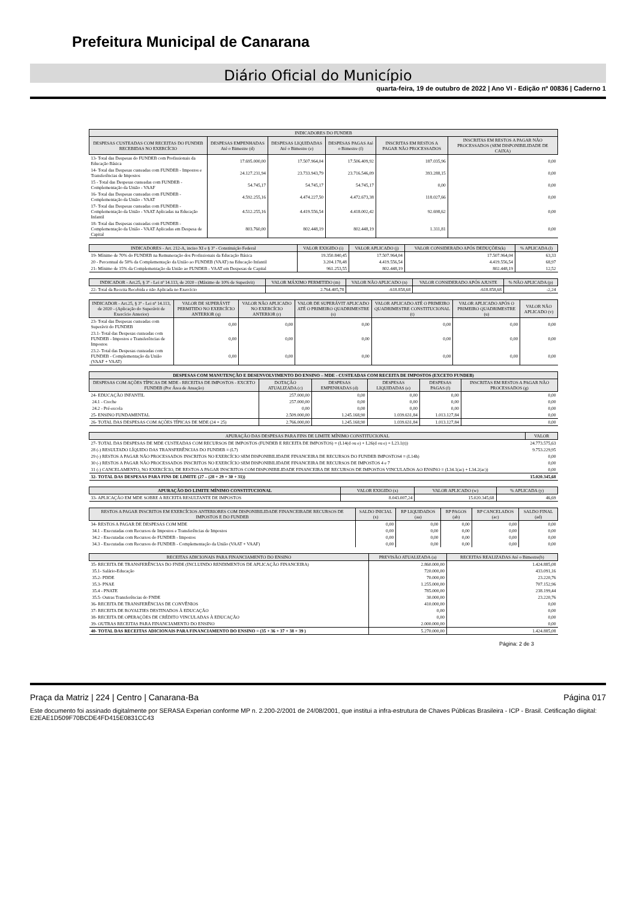Prefeitura Municipal de Canarana
Diário Oficial do Município
quarta-feira, 19 de outubro de 2022 | Ano VI - Edição nº 00836 | Caderno 1
| INDICADORES DO FUNDEB | | | | | |
| --- | --- | --- | --- | --- | --- |
| DESPESAS CUSTEADAS COM RECEITAS DO FUNDEB RECEBIDAS NO EXERCÍCIO | DESPESAS EMPENHADAS Até o Bimestre (d) | DESPESAS LIQUIDADAS Até o Bimestre (e) | DESPESAS PAGAS Até o Bimestre (f) | INSCRITAS EM RESTOS A PAGAR NÃO PROCESSADOS | INSCRITAS EM RESTOS A PAGAR NÃO PROCESSADOS (SEM DISPONIBILIDADE DE CAIXA) |
| 13- Total das Despesas do FUNDEB com Profissionais da Educação Básica | 17.695.000,00 | 17.507.964,04 | 17.506.409,92 | 187.035,96 | 0,00 |
| 14- Total das Despesas custeadas com FUNDEB - Impostos e Transferências de Impostos | 24.127.231,94 | 23.733.943,79 | 23.716.546,09 | 393.288,15 | 0,00 |
| 15 - Total das Despesas custeadas com FUNDEB - Complementação da União - VAAF | 54.745,17 | 54.745,17 | 54.745,17 | 0,00 | 0,00 |
| 16- Total das Despesas custeadas com FUNDEB - Complementação da União - VAAT | 4.592.255,16 | 4.474.227,50 | 4.472.673,38 | 118.027,66 | 0,00 |
| 17- Total das Despesas custeadas com FUNDEB - Complementação da União - VAAT Aplicadas na Educação Infantil | 4.512.255,16 | 4.419.556,54 | 4.418.002,42 | 92.698,62 | 0,00 |
| 18- Total das Despesas custeadas com FUNDEB - Complementação da União - VAAT Aplicadas em Despesa de Capital | 803.760,00 | 802.448,19 | 802.448,19 | 1.311,81 | 0,00 |
| INDICADORES - Art. 212-A, inciso XI e § 3º - Constituição Federal | VALOR EXIGIDO (i) | VALOR APLICADO (j) | VALOR CONSIDERADO APÓS DEDUÇÕES(k) | % APLICADA (l) |
| --- | --- | --- | --- | --- |
| 19- Mínimo de 70% do FUNDEB na Remuneração dos Profissionais da Educação Básica | 19.350.840,45 | 17.507.964,04 | 17.507.964,04 | 63,33 |
| 20 - Percentual de 50% da Complementação da União ao FUNDEB (VAAT) na Educação Infantil | 3.204.178,48 | 4.419.556,54 | 4.419.556,54 | 68,97 |
| 21- Mínimo de 15% da Complementação da União ao FUNDEB - VAAT em Despesas de Capital | 961.253,55 | 802.448,19 | 802.448,19 | 12,52 |
| INDICADOR - Art.25, § 3º - Lei nº 14.113, de 2020 - (Máximo de 10% de Superávit) | VALOR MÁXIMO PERMITIDO (m) | VALOR NÃO APLICADO (n) | VALOR CONSIDERADO APÓS AJUSTE | % NÃO APLICADA (p) |
| --- | --- | --- | --- | --- |
| 22- Total da Receita Recebida e não Aplicada no Exercício | 2.764.405,78 | -618.858,68 | -618.858,68 | -2,24 |
| INDICADOR - Art.25, § 3º - Lei nº 14.113, de 2020 - (Aplicação do Superávit de Exercício Anterior) | VALOR DE SUPERÁVIT PERMITIDO NO EXERCÍCIO ANTERIOR (q) | VALOR NÃO APLICADO NO EXERCÍCIO ANTERIOR (r) | VALOR DE SUPERÁVIT APLICADO ATÉ O PRIMEIRO QUADRIMESTRE (s) | VALOR APLICADO ATÉ O PRIMEIRO QUADRIMESTRE CONSTITUCIONAL (t) | VALOR APLICADO APÓS O PRIMEIRO QUADRIMESTRE (u) | VALOR NÃO APLICADO (v) |
| --- | --- | --- | --- | --- | --- | --- |
| 23- Total das Despesas custeadas com Superávit do FUNDEB | 0,00 | 0,00 | 0,00 | 0,00 | 0,00 | 0,00 |
| 23.1- Total das Despesas custeadas com FUNDEB - Impostos e Transferências de Impostos | 0,00 | 0,00 | 0,00 | 0,00 | 0,00 | 0,00 |
| 23.2- Total das Despesas custeadas com FUNDEB - Complementação da União (VAAF + VAAT) | 0,00 | 0,00 | 0,00 | 0,00 | 0,00 | 0,00 |
| DESPESAS COM MANUTENÇÃO E DESENVOLVIMENTO DO ENSINO – MDE - CUSTEADAS COM RECEITA DE IMPOSTOS (EXCETO FUNDEB) | | | | | |
| --- | --- | --- | --- | --- | --- |
| DESPESAS COM AÇÕES TÍPICAS DE MDE - RECEITAS DE IMPOSTOS - EXCETO FUNDEB (Por Área de Atuação) | DOTAÇÃO ATUALIZADA (c) | DESPESAS EMPENHADAS (d) | DESPESAS LIQUIDADAS (e) | DESPESAS PAGAS (f) | INSCRITAS EM RESTOS A PAGAR NÃO PROCESSADOS (g) |
| 24- EDUCAÇÃO INFANTIL | 257.000,00 | 0,00 | 0,00 | 0,00 | 0,00 |
| 24.1 - Creche | 257.000,00 | 0,00 | 0,00 | 0,00 | 0,00 |
| 24.2 - Pré-escola | 0,00 | 0,00 | 0,00 | 0,00 | 0,00 |
| 25- ENSINO FUNDAMENTAL | 2.509.000,00 | 1.245.168,90 | 1.039.631,84 | 1.013.127,84 | 0,00 |
| 26- TOTAL DAS DESPESAS COM AÇÕES TÍPICAS DE MDE (24 + 25) | 2.766.000,00 | 1.245.168,90 | 1.039.631,84 | 1.013.127,84 | 0,00 |
| APURAÇÃO DAS DESPESAS PARA FINS DE LIMITE MÍNIMO CONSTITUCIONAL | VALOR |
| --- | --- |
| 27- TOTAL DAS DESPESAS DE MDE CUSTEADAS COM RECURSOS DE IMPOSTOS (FUNDEB E RECEITA DE IMPOSTOS) = (L14(d ou e) + L26(d ou e) + L23.1(t)) | 24.773.575,63 |
| 28 (-) RESULTADO LÍQUIDO DAS TRANSFERÊNCIAS DO FUNDEB = (L7) | 9.753.229,95 |
| 29 (-) RESTOS A PAGAR NÃO PROCESSADOS INSCRITOS NO EXERCÍCIO SEM DISPONIBILIDADE FINANCEIRA DE RECURSOS DO FUNDEB IMPOSTOS4 = (L14h) | 0,00 |
| 30 (-) RESTOS A PAGAR NÃO PROCESSADOS INSCRITOS NO EXERCÍCIO SEM DISPONIBILIDADE FINANCEIRA DE RECURSOS DE IMPOSTOS 4 e 7 | 0,00 |
| 31 (-) CANCELAMENTO, NO EXERCÍCIO, DE RESTOS A PAGAR INSCRITOS COM DISPONIBILIDADE FINANCEIRA DE RECURSOS DE IMPOSTOS VINCULADOS AO ENSINO = (L34.1(ac) + L34.2(ac)) | 0,00 |
| 32- TOTAL DAS DESPESAS PARA FINS DE LIMITE (27 – (28 + 29 + 30 + 31)) | 15.020.345,68 |
| APURAÇÃO DO LIMITE MÍNIMO CONSTITUCIONAL | VALOR EXIGIDO (x) | VALOR APLICADO (w) | % APLICADA (y) |
| --- | --- | --- | --- |
| 33- APLICAÇÃO EM MDE SOBRE A RECEITA RESULTANTE DE IMPOSTOS | 8.043.007,24 | 15.020.345,68 | 46,69 |
| RESTOS A PAGAR INSCRITOS EM EXERCÍCIOS ANTERIORES COM DISPONIBILIDADE FINANCEIRADE RECURSOS DE IMPOSTOS E DO FUNDEB | SALDO INICIAL (x) | RP LIQUIDADOS (aa) | RP PAGOS (ab) | RP CANCELADOS (ac) | SALDO FINAL (ad) |
| --- | --- | --- | --- | --- | --- |
| 34- RESTOS A PAGAR DE DESPESAS COM MDE | 0,00 | 0,00 | 0,00 | 0,00 | 0,00 |
| 34.1 - Executadas com Recursos de Impostos e Transferências de Impostos | 0,00 | 0,00 | 0,00 | 0,00 | 0,00 |
| 34.2 - Executadas com Recursos do FUNDEB - Impostos | 0,00 | 0,00 | 0,00 | 0,00 | 0,00 |
| 34.3 - Executadas com Recursos do FUNDEB - Complementação da União (VAAT + VAAF) | 0,00 | 0,00 | 0,00 | 0,00 | 0,00 |
| RECEITAS ADICIONAIS PARA FINANCIAMENTO DO ENSINO | PREVISÃO ATUALIZADA (a) | RECEITAS REALIZADAS Até o Bimestre(b) |
| --- | --- | --- |
| 35- RECEITA DE TRANSFERÊNCIAS DO FNDE (INCLUINDO RENDIMENTOS DE APLICAÇÃO FINANCEIRA) | 2.860.000,00 | 1.424.885,08 |
| 35.1- Salário-Educação | 720.000,00 | 433.091,16 |
| 35.2- PDDE | 70.000,00 | 23.220,76 |
| 35.3- PNAE | 1.255.000,00 | 707.152,96 |
| 35.4 - PNATE | 785.000,00 | 238.199,44 |
| 35.5- Outras Transferências do FNDE | 30.000,00 | 23.220,76 |
| 36- RECEITA DE TRANSFERÊNCIAS DE CONVÊNIOS | 410.000,00 | 0,00 |
| 37- RECEITA DE ROYALTIES DESTINADOS À EDUCAÇÃO | 0,00 | 0,00 |
| 38- RECEITA DE OPERAÇÕES DE CRÉDITO VINCULADAS À EDUCAÇÃO | 0,00 | 0,00 |
| 39- OUTRAS RECEITAS PARA FINANCIAMENTO DO ENSINO | 2.000.000,00 | 0,00 |
| 40- TOTAL DAS RECEITAS ADICIONAIS PARA FINANCIAMENTO DO ENSINO = (35 + 36 + 37 + 38 + 39 ) | 5.270.000,00 | 1.424.885,08 |
Página: 2 de 3
Praça da Matriz | 224 | Centro | Canarana-Ba Página 017
Este documento foi assinado digitalmente por SERASA Experian conforme MP n. 2.200-2/2001 de 24/08/2001, que institui a infra-estrutura de Chaves Públicas Brasileira - ICP - Brasil. Cetificação diigital: E2EAE1D509F70BCDE4FD415E0831CC43